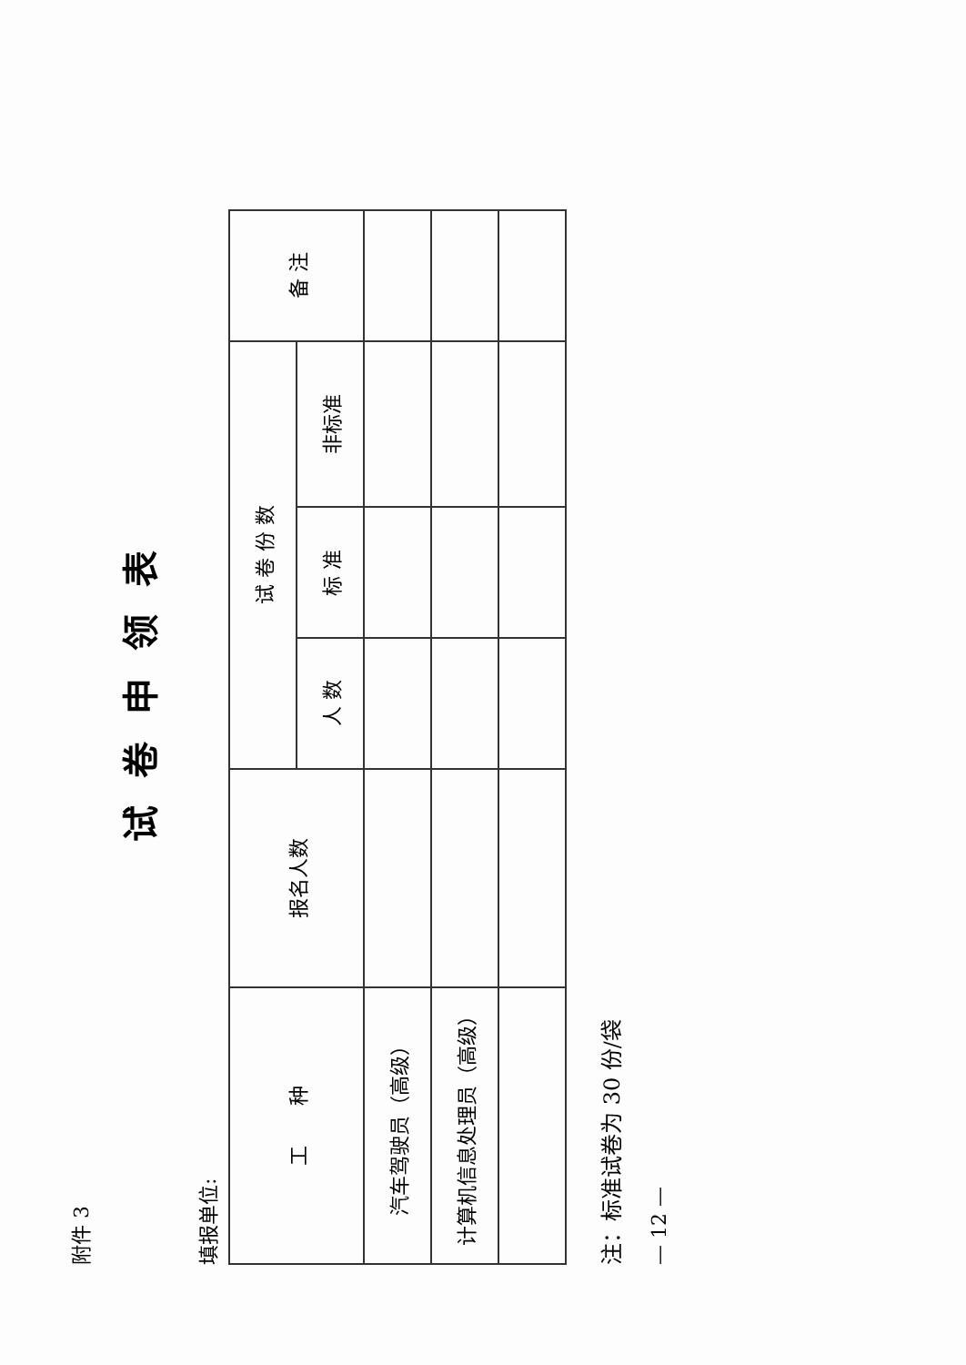附件 3
试卷申领表
填报单位:
| 工 种 | 报名人数 | 试 卷 份 数 | | | 备 注 |
| --- | --- | --- | --- | --- | --- |
| | | 人 数 | 标 准 | 非标准 | |
| 汽车驾驶员（高级） | | | | | |
| 计算机信息处理员（高级） | | | | | |
注：标准试卷为 30 份/袋
— 12 —